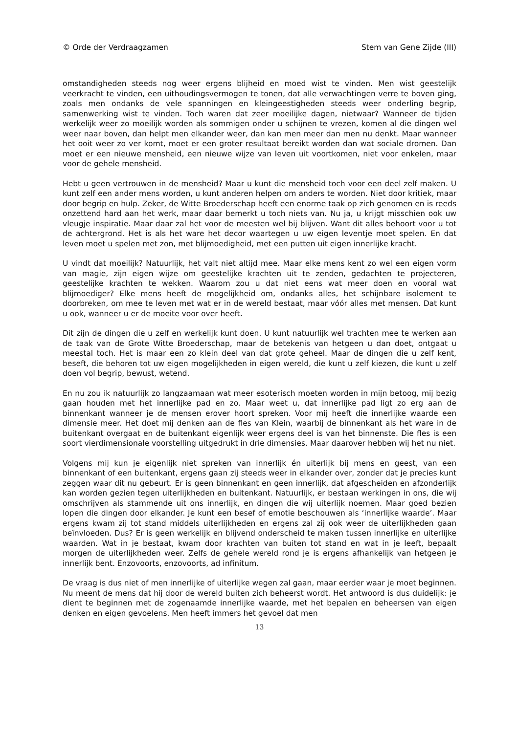© Orde der Verdraagzamen Stem van Gene Zijde (III)
omstandigheden steeds nog weer ergens blijheid en moed wist te vinden. Men wist geestelijk veerkracht te vinden, een uithoudingsvermogen te tonen, dat alle verwachtingen verre te boven ging, zoals men ondanks de vele spanningen en kleingeestigheden steeds weer onderling begrip, samenwerking wist te vinden. Toch waren dat zeer moeilijke dagen, nietwaar? Wanneer de tijden werkelijk weer zo moeilijk worden als sommigen onder u schijnen te vrezen, komen al die dingen wel weer naar boven, dan helpt men elkander weer, dan kan men meer dan men nu denkt. Maar wanneer het ooit weer zo ver komt, moet er een groter resultaat bereikt worden dan wat sociale dromen. Dan moet er een nieuwe mensheid, een nieuwe wijze van leven uit voortkomen, niet voor enkelen, maar voor de gehele mensheid.
Hebt u geen vertrouwen in de mensheid? Maar u kunt die mensheid toch voor een deel zelf maken. U kunt zelf een ander mens worden, u kunt anderen helpen om anders te worden. Niet door kritiek, maar door begrip en hulp. Zeker, de Witte Broederschap heeft een enorme taak op zich genomen en is reeds onzettend hard aan het werk, maar daar bemerkt u toch niets van. Nu ja, u krijgt misschien ook uw vleugje inspiratie. Maar daar zal het voor de meesten wel bij blijven. Want dit alles behoort voor u tot de achtergrond. Het is als het ware het decor waartegen u uw eigen leventje moet spelen. En dat leven moet u spelen met zon, met blijmoedigheid, met een putten uit eigen innerlijke kracht.
U vindt dat moeilijk? Natuurlijk, het valt niet altijd mee. Maar elke mens kent zo wel een eigen vorm van magie, zijn eigen wijze om geestelijke krachten uit te zenden, gedachten te projecteren, geestelijke krachten te wekken. Waarom zou u dat niet eens wat meer doen en vooral wat blijmoediger? Elke mens heeft de mogelijkheid om, ondanks alles, het schijnbare isolement te doorbreken, om mee te leven met wat er in de wereld bestaat, maar vóór alles met mensen. Dat kunt u ook, wanneer u er de moeite voor over heeft.
Dit zijn de dingen die u zelf en werkelijk kunt doen. U kunt natuurlijk wel trachten mee te werken aan de taak van de Grote Witte Broederschap, maar de betekenis van hetgeen u dan doet, ontgaat u meestal toch. Het is maar een zo klein deel van dat grote geheel. Maar de dingen die u zelf kent, beseft, die behoren tot uw eigen mogelijkheden in eigen wereld, die kunt u zelf kiezen, die kunt u zelf doen vol begrip, bewust, wetend.
En nu zou ik natuurlijk zo langzaamaan wat meer esoterisch moeten worden in mijn betoog, mij bezig gaan houden met het innerlijke pad en zo. Maar weet u, dat innerlijke pad ligt zo erg aan de binnenkant wanneer je de mensen erover hoort spreken. Voor mij heeft die innerlijke waarde een dimensie meer. Het doet mij denken aan de fles van Klein, waarbij de binnenkant als het ware in de buitenkant overgaat en de buitenkant eigenlijk weer ergens deel is van het binnenste. Die fles is een soort vierdimensionale voorstelling uitgedrukt in drie dimensies. Maar daarover hebben wij het nu niet.
Volgens mij kun je eigenlijk niet spreken van innerlijk én uiterlijk bij mens en geest, van een binnenkant of een buitenkant, ergens gaan zij steeds weer in elkander over, zonder dat je precies kunt zeggen waar dit nu gebeurt. Er is geen binnenkant en geen innerlijk, dat afgescheiden en afzonderlijk kan worden gezien tegen uiterlijkheden en buitenkant. Natuurlijk, er bestaan werkingen in ons, die wij omschrijven als stammende uit ons innerlijk, en dingen die wij uiterlijk noemen. Maar goed bezien lopen die dingen door elkander. Je kunt een besef of emotie beschouwen als ‘innerlijke waarde’. Maar ergens kwam zij tot stand middels uiterlijkheden en ergens zal zij ook weer de uiterlijkheden gaan beïnvloeden. Dus? Er is geen werkelijk en blijvend onderscheid te maken tussen innerlijke en uiterlijke waarden. Wat in je bestaat, kwam door krachten van buiten tot stand en wat in je leeft, bepaalt morgen de uiterlijkheden weer. Zelfs de gehele wereld rond je is ergens afhankelijk van hetgeen je innerlijk bent. Enzovoorts, enzovoorts, ad infinitum.
De vraag is dus niet of men innerlijke of uiterlijke wegen zal gaan, maar eerder waar je moet beginnen. Nu meent de mens dat hij door de wereld buiten zich beheerst wordt. Het antwoord is dus duidelijk: je dient te beginnen met de zogenaamde innerlijke waarde, met het bepalen en beheersen van eigen denken en eigen gevoelens. Men heeft immers het gevoel dat men
13